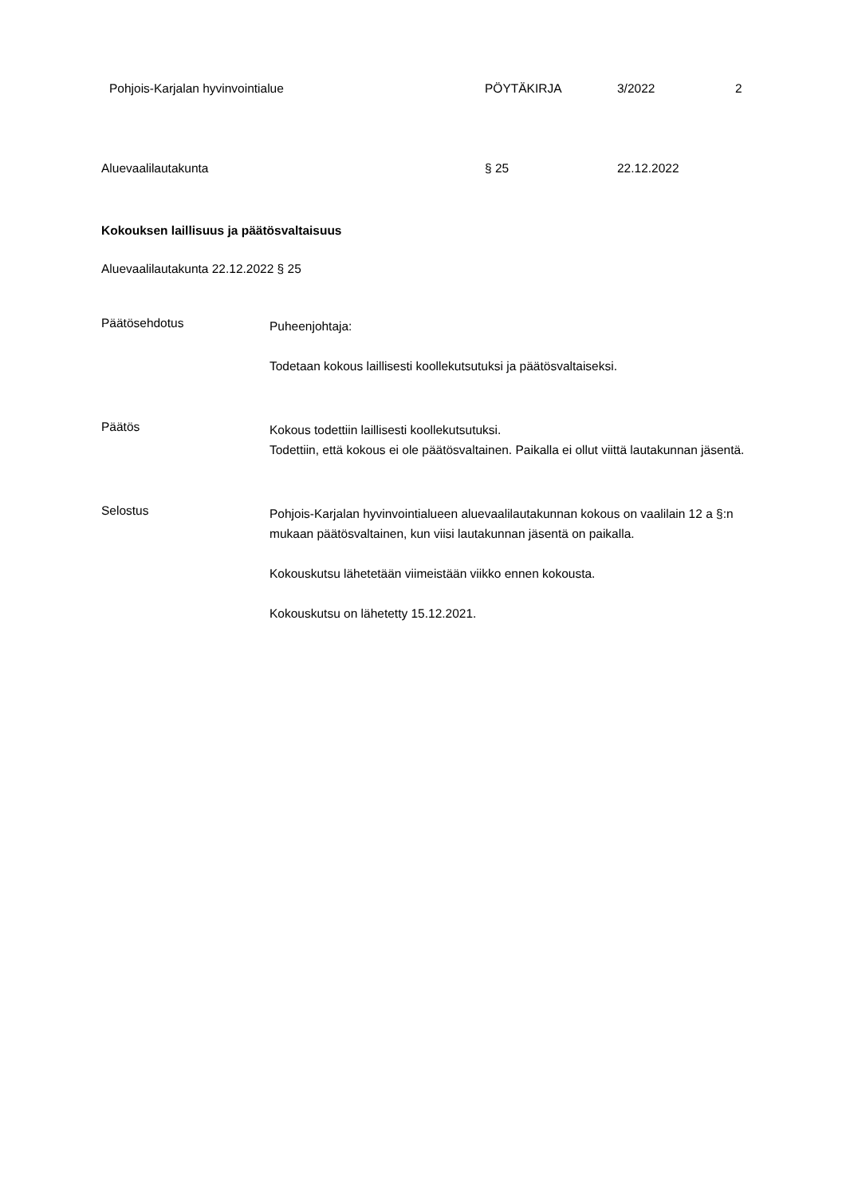Pohjois-Karjalan hyvinvointialue PÖYTÄKIRJA 3/2022 2
Aluevaalilautakunta § 25 22.12.2022
Kokouksen laillisuus ja päätösvaltaisuus
Aluevaalilautakunta 22.12.2022 § 25
Päätösehdotus
Puheenjohtaja:
Todetaan kokous laillisesti koollekutsutuksi ja päätösvaltaiseksi.
Päätös
Kokous todettiin laillisesti koollekutsutuksi.
Todettiin, että kokous ei ole päätösvaltainen. Paikalla ei ollut viittä lautakunnan jäsentä.
Selostus
Pohjois-Karjalan hyvinvointialueen aluevaalilautakunnan kokous on vaalilain 12 a §:n mukaan päätösvaltainen, kun viisi lautakunnan jäsentä on paikalla.
Kokouskutsu lähetetään viimeistään viikko ennen kokousta.
Kokouskutsu on lähetetty 15.12.2021.